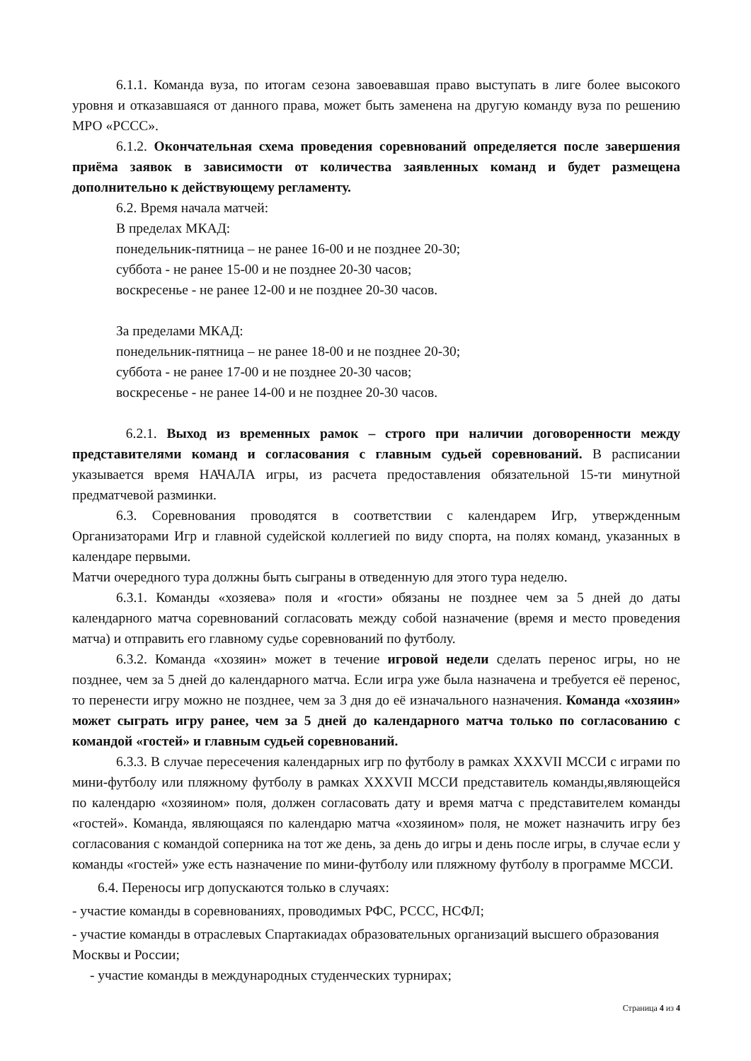6.1.1. Команда вуза, по итогам сезона завоевавшая право выступать в лиге более высокого уровня и отказавшаяся от данного права, может быть заменена на другую команду вуза по решению МРО «РССС».
6.1.2. Окончательная схема проведения соревнований определяется после завершения приёма заявок в зависимости от количества заявленных команд и будет размещена дополнительно к действующему регламенту.
6.2. Время начала матчей:
В пределах МКАД:
понедельник-пятница – не ранее 16-00 и не позднее 20-30;
суббота - не ранее 15-00 и не позднее 20-30 часов;
воскресенье - не ранее 12-00 и не позднее 20-30 часов.
За пределами МКАД:
понедельник-пятница – не ранее 18-00 и не позднее 20-30;
суббота - не ранее 17-00 и не позднее 20-30 часов;
воскресенье - не ранее 14-00 и не позднее 20-30 часов.
6.2.1. Выход из временных рамок – строго при наличии договоренности между представителями команд и согласования с главным судьей соревнований. В расписании указывается время НАЧАЛА игры, из расчета предоставления обязательной 15-ти минутной предматчевой разминки.
6.3. Соревнования проводятся в соответствии с календарем Игр, утвержденным Организаторами Игр и главной судейской коллегией по виду спорта, на полях команд, указанных в календаре первыми.
Матчи очередного тура должны быть сыграны в отведенную для этого тура неделю.
6.3.1. Команды «хозяева» поля и «гости» обязаны не позднее чем за 5 дней до даты календарного матча соревнований согласовать между собой назначение (время и место проведения матча) и отправить его главному судье соревнований по футболу.
6.3.2. Команда «хозяин» может в течение игровой недели сделать перенос игры, но не позднее, чем за 5 дней до календарного матча. Если игра уже была назначена и требуется её перенос, то перенести игру можно не позднее, чем за 3 дня до её изначального назначения. Команда «хозяин» может сыграть игру ранее, чем за 5 дней до календарного матча только по согласованию с командой «гостей» и главным судьей соревнований.
6.3.3. В случае пересечения календарных игр по футболу в рамках XXXVII МССИ с играми по мини-футболу или пляжному футболу в рамках XXXVII МССИ представитель команды,являющейся по календарю «хозяином» поля, должен согласовать дату и время матча с представителем команды «гостей». Команда, являющаяся по календарю матча «хозяином» поля, не может назначить игру без согласования с командой соперника на тот же день, за день до игры и день после игры, в случае если у команды «гостей» уже есть назначение по мини-футболу или пляжному футболу в программе МССИ.
6.4. Переносы игр допускаются только в случаях:
- участие команды в соревнованиях, проводимых РФС, РССС, НСФЛ;
- участие команды в отраслевых Спартакиадах образовательных организаций высшего образования Москвы и России;
- участие команды в международных студенческих турнирах;
Страница 4 из 4